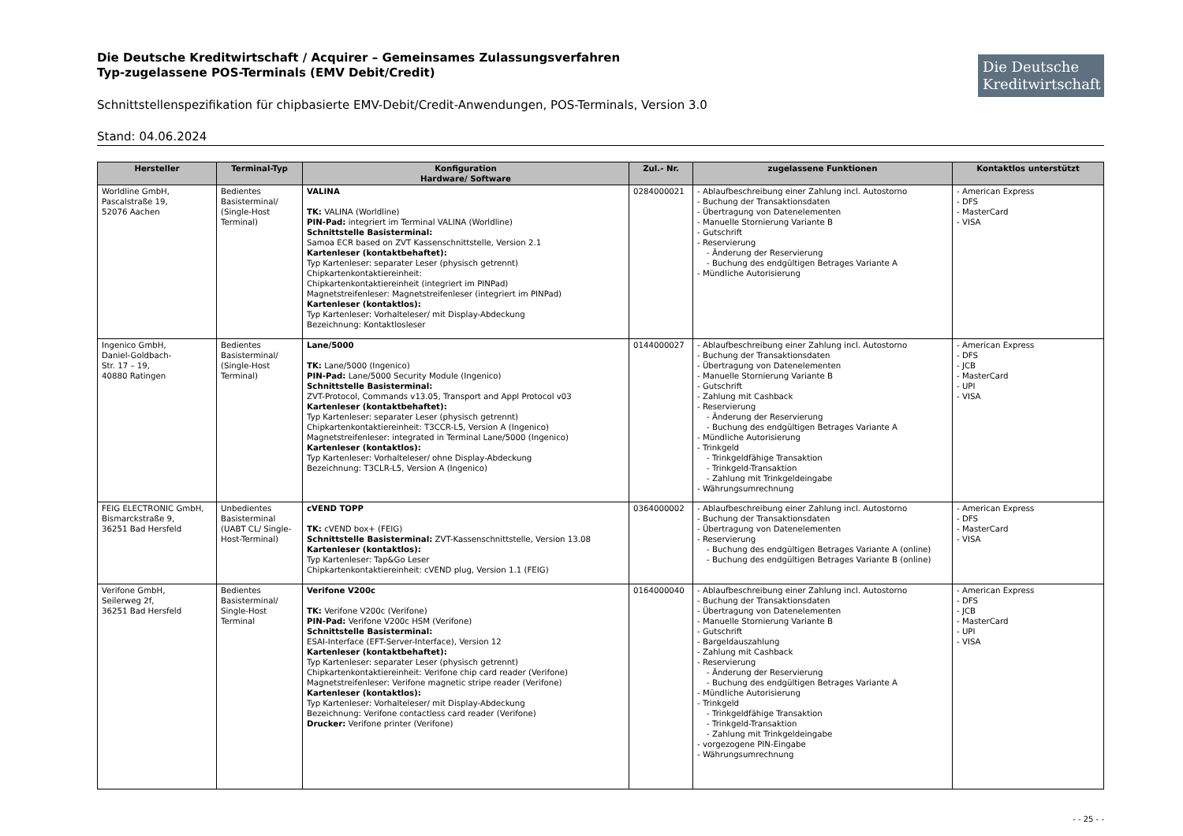Die Deutsche Kreditwirtschaft
Die Deutsche Kreditwirtschaft / Acquirer – Gemeinsames Zulassungsverfahren
Typ-zugelassene POS-Terminals (EMV Debit/Credit)
Schnittstellenspezifikation für chipbasierte EMV-Debit/Credit-Anwendungen, POS-Terminals, Version 3.0
Stand: 04.06.2024
| Hersteller | Terminal-Typ | Konfiguration Hardware/ Software | Zul.- Nr. | zugelassene Funktionen | Kontaktlos unterstützt |
| --- | --- | --- | --- | --- | --- |
| Worldline GmbH, Pascalstraße 19, 52076 Aachen | Bedientes Basisterminal/ (Single-Host Terminal) | VALINA TK: VALINA (Worldline) PIN-Pad: integriert im Terminal VALINA (Worldline) Schnittstelle Basisterminal: Samoa ECR based on ZVT Kassenschnittstelle, Version 2.1 Kartenleser (kontaktbehaftet): Typ Kartenleser: separater Leser (physisch getrennt) Chipkartenkontaktiereinheit: Chipkartenkontaktiereinheit (integriert im PINPad) Magnetstreifenleser: Magnetstreifenleser (integriert im PINPad) Kartenleser (kontaktlos): Typ Kartenleser: Vorhalteleser/ mit Display-Abdeckung Bezeichnung: Kontaktlosleser | 0284000021 | - Ablaufbeschreibung einer Zahlung incl. Autostorno - Buchung der Transaktionsdaten - Übertragung von Datenelementen - Manuelle Stornierung Variante B - Gutschrift - Reservierung - Änderung der Reservierung - Buchung des endgültigen Betrages Variante A - Mündliche Autorisierung | - American Express - DFS - MasterCard - VISA |
| Ingenico GmbH, Daniel-Goldbach- Str. 17 – 19, 40880 Ratingen | Bedientes Basisterminal/ (Single-Host Terminal) | Lane/5000 TK: Lane/5000 (Ingenico) PIN-Pad: Lane/5000 Security Module (Ingenico) Schnittstelle Basisterminal: ZVT-Protocol, Commands v13.05, Transport and Appl Protocol v03 Kartenleser (kontaktbehaftet): Typ Kartenleser: separater Leser (physisch getrennt) Chipkartenkontaktiereinheit: T3CCR-L5, Version A (Ingenico) Magnetstreifenleser: integrated in Terminal Lane/5000 (Ingenico) Kartenleser (kontaktlos): Typ Kartenleser: Vorhalteleser/ ohne Display-Abdeckung Bezeichnung: T3CLR-L5, Version A (Ingenico) | 0144000027 | - Ablaufbeschreibung einer Zahlung incl. Autostorno - Buchung der Transaktionsdaten - Übertragung von Datenelementen - Manuelle Stornierung Variante B - Gutschrift - Zahlung mit Cashback - Reservierung - Änderung der Reservierung - Buchung des endgültigen Betrages Variante A - Mündliche Autorisierung - Trinkgeld - Trinkgeldfähige Transaktion - Trinkgeld-Transaktion - Zahlung mit Trinkgeldeingabe - Währungsumrechnung | - American Express - DFS - JCB - MasterCard - UPI - VISA |
| FEIG ELECTRONIC GmbH, Bismarckstraße 9, 36251 Bad Hersfeld | Unbedientes Basisterminal (UABT CL/ Single-Host-Terminal) | cVEND TOPP TK: cVEND box+ (FEIG) Schnittstelle Basisterminal: ZVT-Kassenschnittstelle, Version 13.08 Kartenleser (kontaktlos): Typ Kartenleser: Tap&Go Leser Chipkartenkontaktiereinheit: cVEND plug, Version 1.1 (FEIG) | 0364000002 | - Ablaufbeschreibung einer Zahlung incl. Autostorno - Buchung der Transaktionsdaten - Übertragung von Datenelementen - Reservierung - Buchung des endgültigen Betrages Variante A (online) - Buchung des endgültigen Betrages Variante B (online) | - American Express - DFS - MasterCard - VISA |
| Verifone GmbH, Seilerweg 2f, 36251 Bad Hersfeld | Bedientes Basisterminal/ Single-Host Terminal | Verifone V200c TK: Verifone V200c (Verifone) PIN-Pad: Verifone V200c HSM (Verifone) Schnittstelle Basisterminal: ESAI-Interface (EFT-Server-Interface), Version 12 Kartenleser (kontaktbehaftet): Typ Kartenleser: separater Leser (physisch getrennt) Chipkartenkontaktiereinheit: Verifone chip card reader (Verifone) Magnetstreifenleser: Verifone magnetic stripe reader (Verifone) Kartenleser (kontaktlos): Typ Kartenleser: Vorhalteleser/ mit Display-Abdeckung Bezeichnung: Verifone contactless card reader (Verifone) Drucker: Verifone printer (Verifone) | 0164000040 | - Ablaufbeschreibung einer Zahlung incl. Autostorno - Buchung der Transaktionsdaten - Übertragung von Datenelementen - Manuelle Stornierung Variante B - Gutschrift - Bargeldauszahlung - Zahlung mit Cashback - Reservierung - Änderung der Reservierung - Buchung des endgültigen Betrages Variante A - Mündliche Autorisierung - Trinkgeld - Trinkgeldfähige Transaktion - Trinkgeld-Transaktion - Zahlung mit Trinkgeldeingabe - vorgezogene PIN-Eingabe - Währungsumrechnung | - American Express - DFS - JCB - MasterCard - UPI - VISA |
- - 25 - -